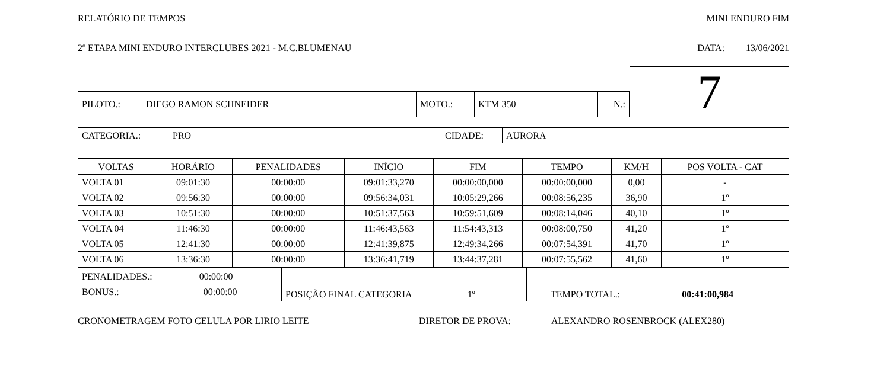RELATÓRIO DE TEMPOS MINI ENDURO FIM
2º ETAPA MINI ENDURO INTERCLUBES 2021 - M.C.BLUMENAU DATA: 13/06/2021
| | | | | | | 7 |
| PILOTO.: | DIEGO RAMON SCHNEIDER | MOTO.: | KTM 350 | N.: | | |
| CATEGORIA.: | PRO | CIDADE: | AURORA |
| VOLTAS | HORÁRIO | PENALIDADES | INÍCIO | FIM | TEMPO | KM/H | POS VOLTA - CAT |
| --- | --- | --- | --- | --- | --- | --- | --- |
| VOLTA 01 | 09:01:30 | 00:00:00 | 09:01:33,270 | 00:00:00,000 | 00:00:00,000 | 0,00 | - |
| VOLTA 02 | 09:56:30 | 00:00:00 | 09:56:34,031 | 10:05:29,266 | 00:08:56,235 | 36,90 | 1º |
| VOLTA 03 | 10:51:30 | 00:00:00 | 10:51:37,563 | 10:59:51,609 | 00:08:14,046 | 40,10 | 1º |
| VOLTA 04 | 11:46:30 | 00:00:00 | 11:46:43,563 | 11:54:43,313 | 00:08:00,750 | 41,20 | 1º |
| VOLTA 05 | 12:41:30 | 00:00:00 | 12:41:39,875 | 12:49:34,266 | 00:07:54,391 | 41,70 | 1º |
| VOLTA 06 | 13:36:30 | 00:00:00 | 13:36:41,719 | 13:44:37,281 | 00:07:55,562 | 41,60 | 1º |
| PENALIDADES.: 00:00:00 BONUS.: 00:00:00 | POSIÇÃO FINAL CATEGORIA 1º | TEMPO TOTAL.: 00:41:00,984 |
CRONOMETRAGEM FOTO CELULA POR LIRIO LEITE DIRETOR DE PROVA: ALEXANDRO ROSENBROCK (ALEX280)